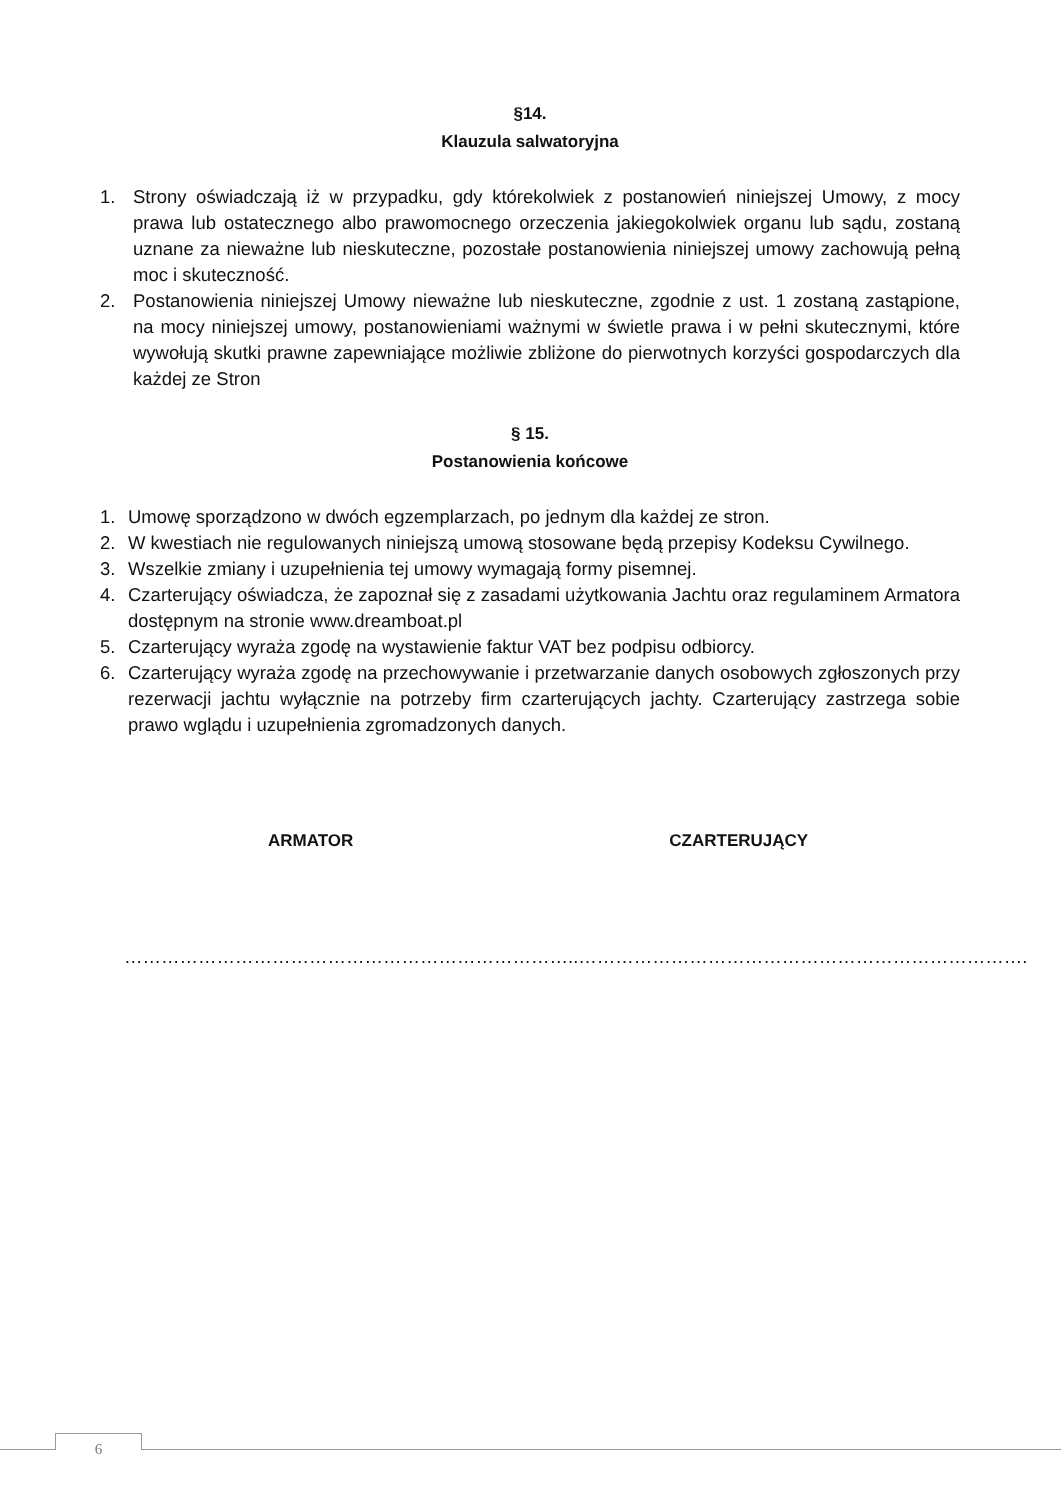§14.
Klauzula salwatoryjna
1. Strony oświadczają iż w przypadku, gdy którekolwiek z postanowień niniejszej Umowy, z mocy prawa lub ostatecznego albo prawomocnego orzeczenia jakiegokolwiek organu lub sądu, zostaną uznane za nieważne lub nieskuteczne, pozostałe postanowienia niniejszej umowy zachowują pełną moc i skuteczność.
2. Postanowienia niniejszej Umowy nieważne lub nieskuteczne, zgodnie z ust. 1 zostaną zastąpione, na mocy niniejszej umowy, postanowieniami ważnymi w świetle prawa i w pełni skutecznymi, które wywołują skutki prawne zapewniające możliwie zbliżone do pierwotnych korzyści gospodarczych dla każdej ze Stron
§ 15.
Postanowienia końcowe
1. Umowę sporządzono w dwóch egzemplarzach, po jednym dla każdej ze stron.
2. W kwestiach nie regulowanych niniejszą umową stosowane będą przepisy Kodeksu Cywilnego.
3. Wszelkie zmiany i uzupełnienia tej umowy wymagają formy pisemnej.
4. Czarterujący oświadcza, że zapoznał się z zasadami użytkowania Jachtu oraz regulaminem Armatora dostępnym na stronie www.dreamboat.pl
5. Czarterujący wyraża zgodę na wystawienie faktur VAT bez podpisu odbiorcy.
6. Czarterujący wyraża zgodę na przechowywanie i przetwarzanie danych osobowych zgłoszonych przy rezerwacji jachtu wyłącznie na potrzeby firm czarterujących jachty. Czarterujący zastrzega sobie prawo wglądu i uzupełnienia zgromadzonych danych.
ARMATOR CZARTERUJĄCY
……………………………………………………………….. ……………………………………………………………….
6